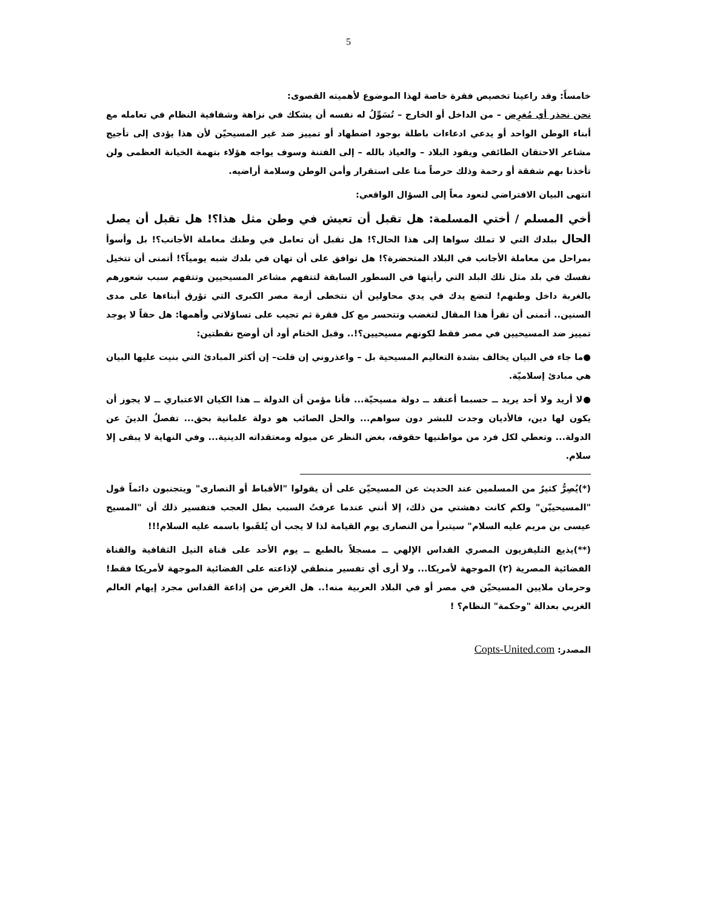5
خامساً: وقد راعينا تخصيص فقرة خاصة لهذا الموضوع لأهميته القصوى:
نحن نحذر أي مُغرِض – من الداخل أو الخارج – تُسَوِّلُ له نفسه أن يشكك في نزاهة وشفافية النظام في تعامله مع أبناء الوطن الواحد أو يدعي ادعاءات باطلة بوجود اضطهاد أو تمييز ضد غير المسيحيّن لأن هذا يؤدى إلى تأجيج مشاعر الاحتقان الطائفي ويقود البلاد – والعياذ بالله – إلى الفتنة وسوف يواجه هؤلاء بتهمة الخيانة العظمى ولن تأخذنا بهم شفقة أو رحمة وذلك حرصاً منا على استقرار وأمن الوطن وسلامة أراضيه.
انتهى البيان الافتراضي لنعود معاً إلى السؤال الواقعي:
أخي المسلم / أختي المسلمة: هل تقبل أن تعيش في وطن مثل هذا؟! هل تقبل أن يصل الحال ببلدك التي لا تملك سواها إلى هذا الحال؟! هل تقبل أن تعامل في وطنك معاملة الأجانب؟! بل وأسوأ بمراحل من معاملة الأجانب في البلاد المتحضرة؟! هل توافق على أن تهان في بلدك شبه يومياً؟! أتمنى أن تتخيل نفسك في بلد مثل تلك البلد التي رأيتها في السطور السابقة لتتفهم مشاعر المسيحيين وتتفهم سبب شعورهم بالغربة داخل وطنهم! لتضع يدك في يدي محاولين أن نتخطى أزمة مصر الكبرى التي تؤرق أبناءها على مدى السنين.. أتمنى أن تقرأ هذا المقال لتغضب وتتحسر مع كل فقرة ثم تجيب على تساؤلاتي وأهمها: هل حقاً لا يوجد تمييز ضد المسيحيين في مصر فقط لكونهم مسيحيين؟!.. وقبل الختام أود أن أوضح نقطتين:
●ما جاء في البيان يخالف بشدة التعاليم المسيحية بل – واعذروني إن قلت– إن أكثر المبادئ التي بنيت عليها البيان هي مبادئ إسلاميّة.
●لا أريد ولا أحد يريد ــ حسبما أعتقد ــ دولة مسيحيّة... فأنا مؤمن أن الدولة ــ هذا الكيان الاعتباري ــ لا يجوز أن يكون لها دين، فالأديان وجدت للبشر دون سواهم... والحل الصائب هو دولة علمانية بحق... تفصلُ الدينَ عن الدولة... وتعطي لكل فرد من مواطنيها حقوقه، بغض النظر عن ميوله ومعتقداته الدينية... وفي النهاية لا يبقى إلا سلام.
(*)يُصِرُّ كثيرٌ من المسلمين عند الحديث عن المسيحيّن على أن يقولوا "الأقباط أو النصارى" ويتجنبون دائماً قول "المسيحييّن" ولكم كانت دهشتي من ذلك، إلا أنني عندما عرفتُ السبب بطل العجب فتفسير ذلك أن "المسيح عيسى بن مريم عليه السلام" سيتبرأ من النصارى يوم القيامة لذا لا يجب أن يُلقَبوا باسمه عليه السلام!!!
(**)يذيع التليفزيون المصري القداس الإلهي ــ مسجلاً بالطبع ــ يوم الأحد على قناة النيل الثقافية والقناة الفضائية المصرية (٢) الموجهة لأمريكا... ولا أرى أي تفسير منطقي لإذاعته على الفضائية الموجهة لأمريكا فقط! وحرمان ملايين المسيحيّن في مصر أو في البلاد العربية منه!.. هل الغرض من إذاعة القداس مجرد إيهام العالم الغربي بعدالة "وحكمة" النظام؟ !
المصدر: Copts-United.com